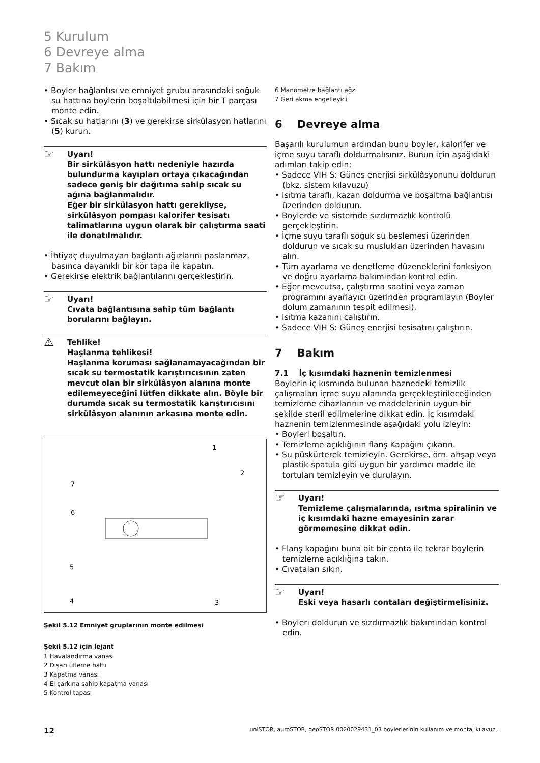5 Kurulum
6 Devreye alma
7 Bakım
• Boyler bağlantısı ve emniyet grubu arasındaki soğuk su hattına boylerin boşaltılabilmesi için bir T parçası monte edin.
• Sıcak su hatlarını (3) ve gerekirse sirkülasyon hatlarını (5) kurun.
☞
Uyarı!
Bir sirkülâsyon hattı nedeniyle hazırda bulundurma kayıpları ortaya çıkacağından sadece geniş bir dağıtıma sahip sıcak su ağına bağlanmalıdır.
Eğer bir sirkülasyon hattı gerekliyse, sirkülâsyon pompası kalorifer tesisatı talimatlarına uygun olarak bir çalıştırma saati ile donatılmalıdır.
• İhtiyaç duyulmayan bağlantı ağızlarını paslanmaz, basınca dayanıklı bir kör tapa ile kapatın.
• Gerekirse elektrik bağlantılarını gerçekleştirin.
☞
Uyarı!
Cıvata bağlantısına sahip tüm bağlantı borularını bağlayın.
⚠
Tehlike!
Haşlanma tehlikesi!
Haşlanma koruması sağlanamayacağından bir sıcak su termostatik karıştırıcısının zaten mevcut olan bir sirkülâsyon alanına monte edilemeyeceğini lütfen dikkate alın. Böyle bir durumda sıcak su termostatik karıştırıcısını sirkülâsyon alanının arkasına monte edin.
1
2
3
4
5
6
7
Şekil 5.12 Emniyet gruplarının monte edilmesi
Şekil 5.12 için lejant
1 Havalandırma vanası
2 Dışarı üfleme hattı
3 Kapatma vanası
4 El çarkına sahip kapatma vanası
5 Kontrol tapası
6 Manometre bağlantı ağzı
7 Geri akma engelleyici
6 Devreye alma
Başarılı kurulumun ardından bunu boyler, kalorifer ve içme suyu taraflı doldurmalısınız. Bunun için aşağıdaki adımları takip edin:
• Sadece VIH S: Güneş enerjisi sirkülâsyonunu doldurun (bkz. sistem kılavuzu)
• Isıtma taraflı, kazan doldurma ve boşaltma bağlantısı üzerinden doldurun.
• Boylerde ve sistemde sızdırmazlık kontrolü gerçekleştirin.
• İçme suyu taraflı soğuk su beslemesi üzerinden doldurun ve sıcak su muslukları üzerinden havasını alın.
• Tüm ayarlama ve denetleme düzeneklerini fonksiyon ve doğru ayarlama bakımından kontrol edin.
• Eğer mevcutsa, çalıştırma saatini veya zaman programını ayarlayıcı üzerinden programlayın (Boyler dolum zamanının tespit edilmesi).
• Isıtma kazanını çalıştırın.
• Sadece VIH S: Güneş enerjisi tesisatını çalıştırın.
7 Bakım
7.1 İç kısımdaki haznenin temizlenmesi
Boylerin iç kısmında bulunan haznedeki temizlik çalışmaları içme suyu alanında gerçekleştirileceğinden temizleme cihazlarının ve maddelerinin uygun bir şekilde steril edilmelerine dikkat edin. İç kısımdaki haznenin temizlenmesinde aşağıdaki yolu izleyin:
• Boyleri boşaltın.
• Temizleme açıklığının flanş Kapağını çıkarın.
• Su püskürterek temizleyin. Gerekirse, örn. ahşap veya plastik spatula gibi uygun bir yardımcı madde ile tortuları temizleyin ve durulayın.
☞
Uyarı!
Temizleme çalışmalarında, ısıtma spiralinin ve iç kısımdaki hazne emayesinin zarar görmemesine dikkat edin.
• Flanş kapağını buna ait bir conta ile tekrar boylerin temizleme açıklığına takın.
• Cıvataları sıkın.
☞
Uyarı!
Eski veya hasarlı contaları değiştirmelisiniz.
• Boyleri doldurun ve sızdırmazlık bakımından kontrol edin.
12 uniSTOR, auroSTOR, geoSTOR 0020029431_03 boylerlerinin kullanım ve montaj kılavuzu